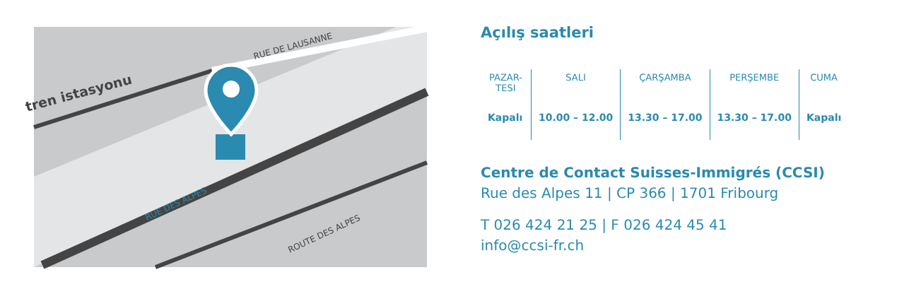tren istasyonu
RUE DE LAUSANNE
RUE DES ALPES
ROUTE DES ALPES
Açılış saatleri
| PAZAR- TESI | SALI | ÇARŞAMBA | PERŞEMBE | CUMA |
| --- | --- | --- | --- | --- |
| Kapalı | 10.00 – 12.00 | 13.30 – 17.00 | 13.30 – 17.00 | Kapalı |
Centre de Contact Suisses-Immigrés (CCSI)
Rue des Alpes 11 | CP 366 | 1701 Fribourg
T 026 424 21 25 | F 026 424 45 41
info@ccsi-fr.ch